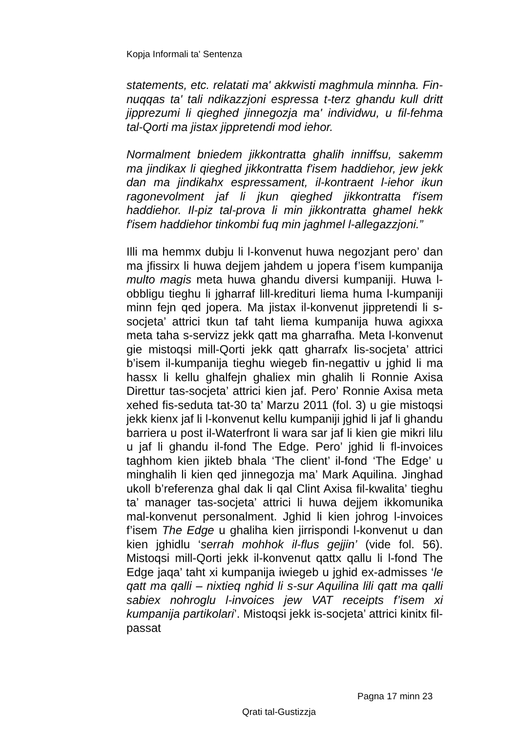Kopja Informali ta' Sentenza
statements, etc. relatati ma' akkwisti maghmula minnha. Fin-nuqqas ta' tali ndikazzjoni espressa t-terz ghandu kull dritt jipprezumi li qieghed jinnegozja ma' individwu, u fil-fehma tal-Qorti ma jistax jippretendi mod iehor.
Normalment bniedem jikkontratta ghalih inniffsu, sakemm ma jindikax li qieghed jikkontratta f'isem haddiehor, jew jekk dan ma jindikahx espressament, il-kontraent l-iehor ikun ragonevolment jaf li jkun qieghed jikkontratta f'isem haddiehor. Il-piz tal-prova li min jikkontratta ghamel hekk f'isem haddiehor tinkombi fuq min jaghmel l-allegazzjoni.”
Illi ma hemmx dubju li l-konvenut huwa negozjant pero’ dan ma jfissirx li huwa dejjem jahdem u jopera f’isem kumpanija multo magis meta huwa ghandu diversi kumpaniji. Huwa l-obbligu tieghu li jgharraf lill-kredituri liema huma l-kumpaniji minn fejn qed jopera. Ma jistax il-konvenut jippretendi li s-socjeta’ attrici tkun taf taht liema kumpanija huwa agixxa meta taha s-servizz jekk qatt ma gharrafha. Meta l-konvenut gie mistoqsi mill-Qorti jekk qatt gharrafx lis-socjeta’ attrici b’isem il-kumpanija tieghu wiegeb fin-negattiv u jghid li ma hassx li kellu ghalfejn ghaliex min ghalih li Ronnie Axisa Direttur tas-socjeta’ attrici kien jaf. Pero’ Ronnie Axisa meta xehed fis-seduta tat-30 ta’ Marzu 2011 (fol. 3) u gie mistoqsi jekk kienx jaf li l-konvenut kellu kumpaniji jghid li jaf li ghandu barriera u post il-Waterfront li wara sar jaf li kien gie mikri lilu u jaf li ghandu il-fond The Edge. Pero’ jghid li fl-invoices taghhom kien jikteb bhala ‘The client’ il-fond ‘The Edge’ u minghalih li kien qed jinnegozja ma’ Mark Aquilina. Jinghad ukoll b’referenza ghal dak li qal Clint Axisa fil-kwalita’ tieghu ta’ manager tas-socjeta’ attrici li huwa dejjem ikkomunika mal-konvenut personalment. Jghid li kien johrog l-invoices f’isem The Edge u ghaliha kien jirrispondi l-konvenut u dan kien jghidlu ‘serrah mohhok il-flus gejjin’ (vide fol. 56). Mistoqsi mill-Qorti jekk il-konvenut qattx qallu li l-fond The Edge jaqa’ taht xi kumpanija iwiegeb u jghid ex-admisses ‘le qatt ma qalli – nixtieq nghid li s-sur Aquilina lili qatt ma qalli sabiex nohroglu l-invoices jew VAT receipts f’isem xi kumpanija partikolari’. Mistoqsi jekk is-socjeta’ attrici kinitx fil-passat
Pagna 17 minn 23
Qrati tal-Gustizzja